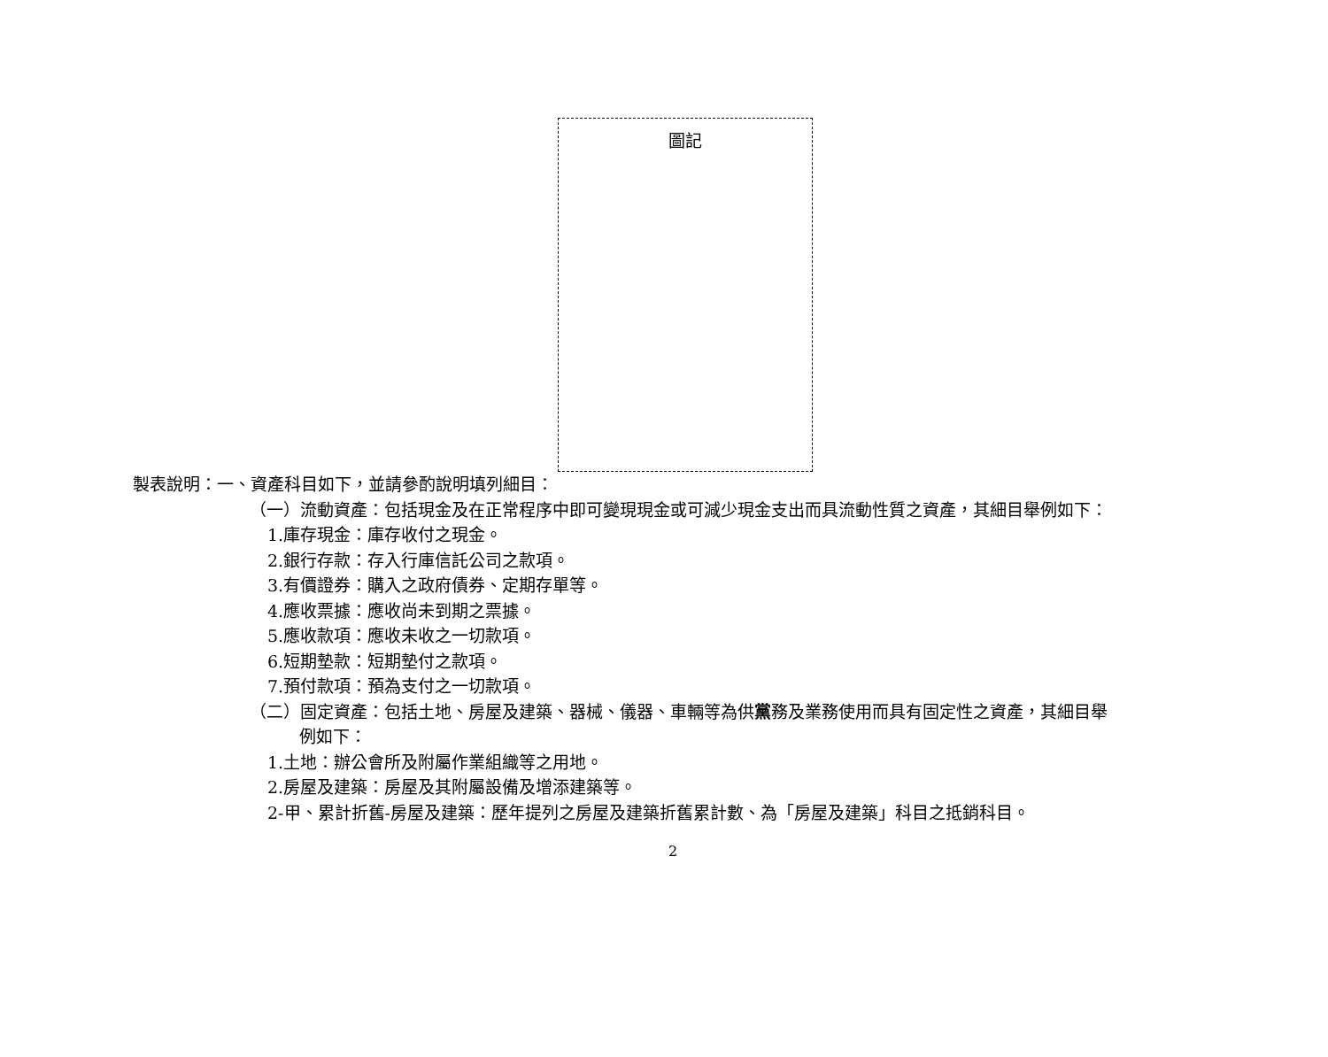圖記
製表說明：一、資產科目如下，並請參酌說明填列細目：
（一）流動資產：包括現金及在正常程序中即可變現現金或可減少現金支出而具流動性質之資產，其細目舉例如下：
1.庫存現金：庫存收付之現金。
2.銀行存款：存入行庫信託公司之款項。
3.有價證券：購入之政府債券、定期存單等。
4.應收票據：應收尚未到期之票據。
5.應收款項：應收未收之一切款項。
6.短期墊款：短期墊付之款項。
7.預付款項：預為支付之一切款項。
（二）固定資產：包括土地、房屋及建築、器械、儀器、車輛等為供黨務及業務使用而具有固定性之資產，其細目舉
例如下：
1.土地：辦公會所及附屬作業組織等之用地。
2.房屋及建築：房屋及其附屬設備及增添建築等。
2-甲、累計折舊-房屋及建築：歷年提列之房屋及建築折舊累計數、為「房屋及建築」科目之抵銷科目。
2